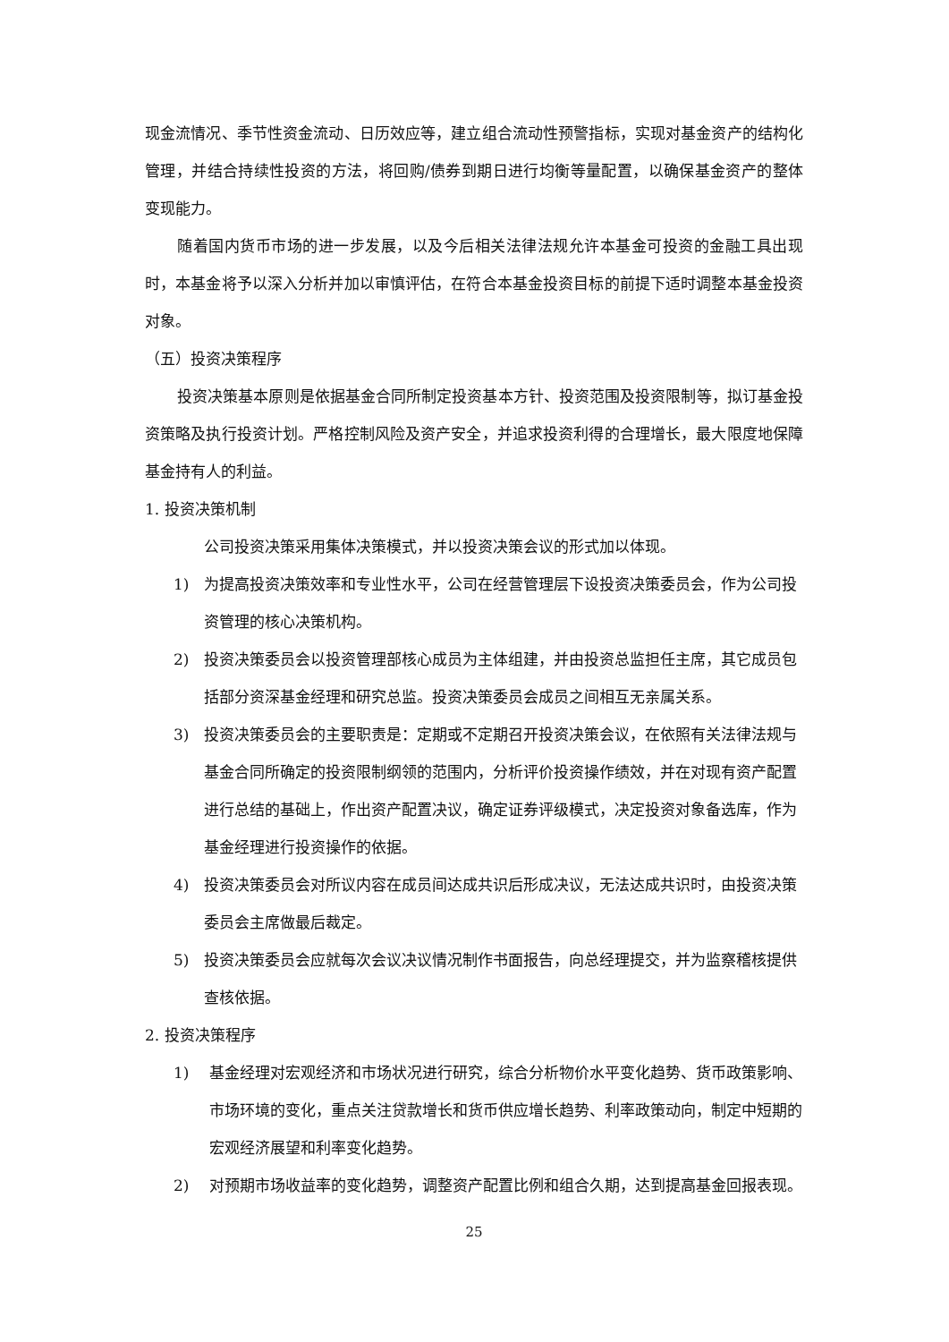现金流情况、季节性资金流动、日历效应等，建立组合流动性预警指标，实现对基金资产的结构化管理，并结合持续性投资的方法，将回购/债券到期日进行均衡等量配置，以确保基金资产的整体变现能力。
随着国内货币市场的进一步发展，以及今后相关法律法规允许本基金可投资的金融工具出现时，本基金将予以深入分析并加以审慎评估，在符合本基金投资目标的前提下适时调整本基金投资对象。
（五）投资决策程序
投资决策基本原则是依据基金合同所制定投资基本方针、投资范围及投资限制等，拟订基金投资策略及执行投资计划。严格控制风险及资产安全，并追求投资利得的合理增长，最大限度地保障基金持有人的利益。
1. 投资决策机制
公司投资决策采用集体决策模式，并以投资决策会议的形式加以体现。
1) 为提高投资决策效率和专业性水平，公司在经营管理层下设投资决策委员会，作为公司投资管理的核心决策机构。
2) 投资决策委员会以投资管理部核心成员为主体组建，并由投资总监担任主席，其它成员包括部分资深基金经理和研究总监。投资决策委员会成员之间相互无亲属关系。
3) 投资决策委员会的主要职责是：定期或不定期召开投资决策会议，在依照有关法律法规与基金合同所确定的投资限制纲领的范围内，分析评价投资操作绩效，并在对现有资产配置进行总结的基础上，作出资产配置决议，确定证券评级模式，决定投资对象备选库，作为基金经理进行投资操作的依据。
4) 投资决策委员会对所议内容在成员间达成共识后形成决议，无法达成共识时，由投资决策委员会主席做最后裁定。
5) 投资决策委员会应就每次会议决议情况制作书面报告，向总经理提交，并为监察稽核提供查核依据。
2. 投资决策程序
1) 基金经理对宏观经济和市场状况进行研究，综合分析物价水平变化趋势、货币政策影响、市场环境的变化，重点关注贷款增长和货币供应增长趋势、利率政策动向，制定中短期的宏观经济展望和利率变化趋势。
2) 对预期市场收益率的变化趋势，调整资产配置比例和组合久期，达到提高基金回报表现。
25